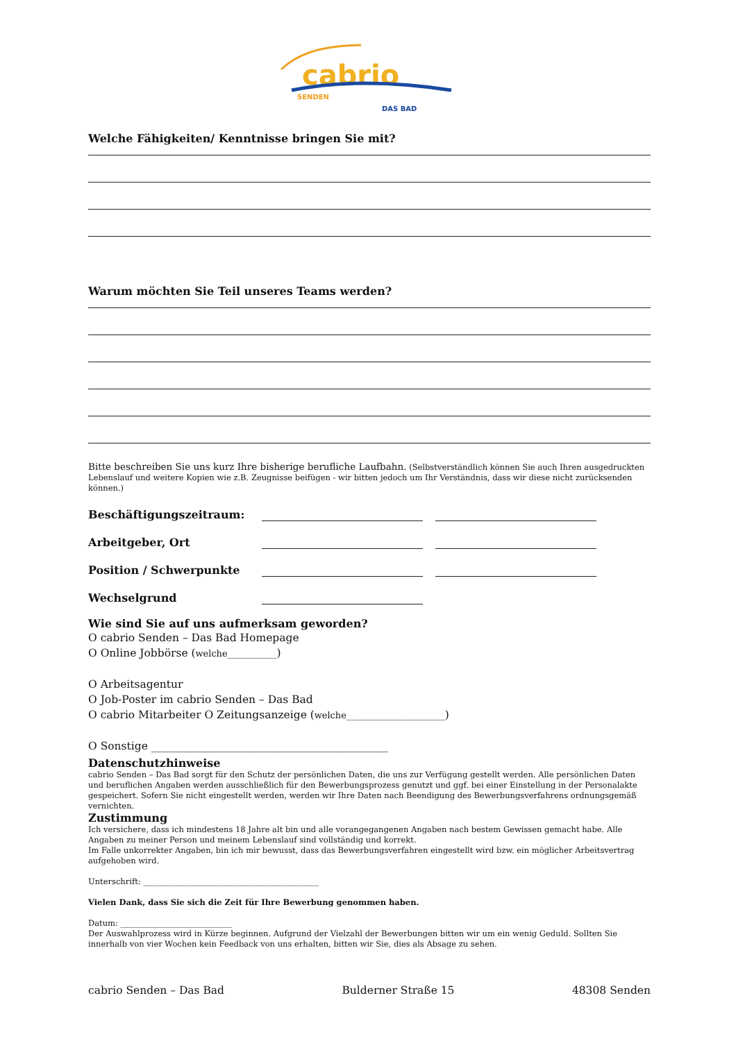cabrio
SENDEN
DAS BAD
Welche Fähigkeiten/ Kenntnisse bringen Sie mit?
Warum möchten Sie Teil unseres Teams werden?
Bitte beschreiben Sie uns kurz Ihre bisherige berufliche Laufbahn. (Selbstverständlich können Sie auch Ihren ausgedruckten Lebenslauf und weitere Kopien wie z.B. Zeugnisse beifügen - wir bitten jedoch um Ihr Verständnis, dass wir diese nicht zurücksenden können.)
Beschäftigungszeitraum:
Arbeitgeber, Ort
Position / Schwerpunkte
Wechselgrund
Wie sind Sie auf uns aufmerksam geworden?
O cabrio Senden – Das Bad Homepage
O Online Jobbörse (welche___________)
O Arbeitsagentur
O Job-Poster im cabrio Senden – Das Bad
O cabrio Mitarbeiter O Zeitungsanzeige (welche______________________)
O Sonstige ____________________________________________
Datenschutzhinweise
cabrio Senden – Das Bad sorgt für den Schutz der persönlichen Daten, die uns zur Verfügung gestellt werden. Alle persönlichen Daten und beruflichen Angaben werden ausschließlich für den Bewerbungsprozess genutzt und ggf. bei einer Einstellung in der Personalakte gespeichert. Sofern Sie nicht eingestellt werden, werden wir Ihre Daten nach Beendigung des Bewerbungsverfahrens ordnungsgemäß vernichten.
Zustimmung
Ich versichere, dass ich mindestens 18 Jahre alt bin und alle vorangegangenen Angaben nach bestem Gewissen gemacht habe. Alle Angaben zu meiner Person und meinem Lebenslauf sind vollständig und korrekt.
Im Falle unkorrekter Angaben, bin ich mir bewusst, dass das Bewerbungsverfahren eingestellt wird bzw. ein möglicher Arbeitsvertrag aufgehoben wird.
Unterschrift: ____________________________________________
Vielen Dank, dass Sie sich die Zeit für Ihre Bewerbung genommen haben.
Datum: ____________________________
Der Auswahlprozess wird in Kürze beginnen. Aufgrund der Vielzahl der Bewerbungen bitten wir um ein wenig Geduld. Sollten Sie innerhalb von vier Wochen kein Feedback von uns erhalten, bitten wir Sie, dies als Absage zu sehen.
cabrio Senden – Das Bad Bulderner Straße 15 48308 Senden